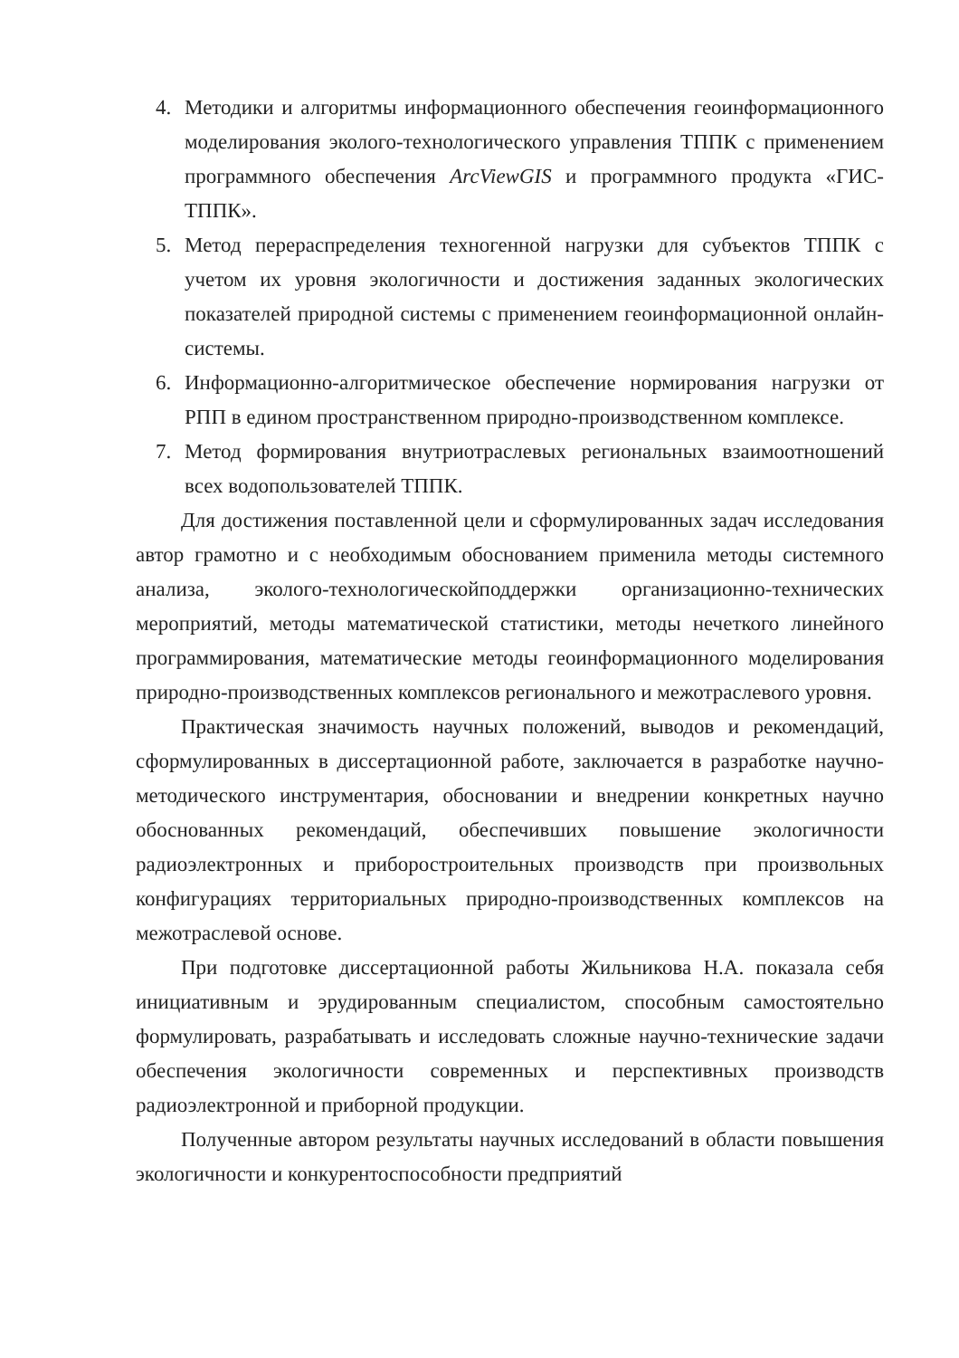4. Методики и алгоритмы информационного обеспечения геоинформационного моделирования эколого-технологического управления ТППК с применением программного обеспечения ArcViewGIS и программного продукта «ГИС-ТППК».
5. Метод перераспределения техногенной нагрузки для субъектов ТППК с учетом их уровня экологичности и достижения заданных экологических показателей природной системы с применением геоинформационной онлайн-системы.
6. Информационно-алгоритмическое обеспечение нормирования нагрузки от РПП в едином пространственном природно-производственном комплексе.
7. Метод формирования внутриотраслевых региональных взаимоотношений всех водопользователей ТППК.
Для достижения поставленной цели и сформулированных задач исследования автор грамотно и с необходимым обоснованием применила методы системного анализа, эколого-технологическойподдержки организационно-технических мероприятий, методы математической статистики, методы нечеткого линейного программирования, математические методы геоинформационного моделирования природно-производственных комплексов регионального и межотраслевого уровня.
Практическая значимость научных положений, выводов и рекомендаций, сформулированных в диссертационной работе, заключается в разработке научно-методического инструментария, обосновании и внедрении конкретных научно обоснованных рекомендаций, обеспечивших повышение экологичности радиоэлектронных и приборостроительных производств при произвольных конфигурациях территориальных природно-производственных комплексов на межотраслевой основе.
При подготовке диссертационной работы Жильникова Н.А. показала себя инициативным и эрудированным специалистом, способным самостоятельно формулировать, разрабатывать и исследовать сложные научно-технические задачи обеспечения экологичности современных и перспективных производств радиоэлектронной и приборной продукции.
Полученные автором результаты научных исследований в области повышения экологичности и конкурентоспособности предприятий